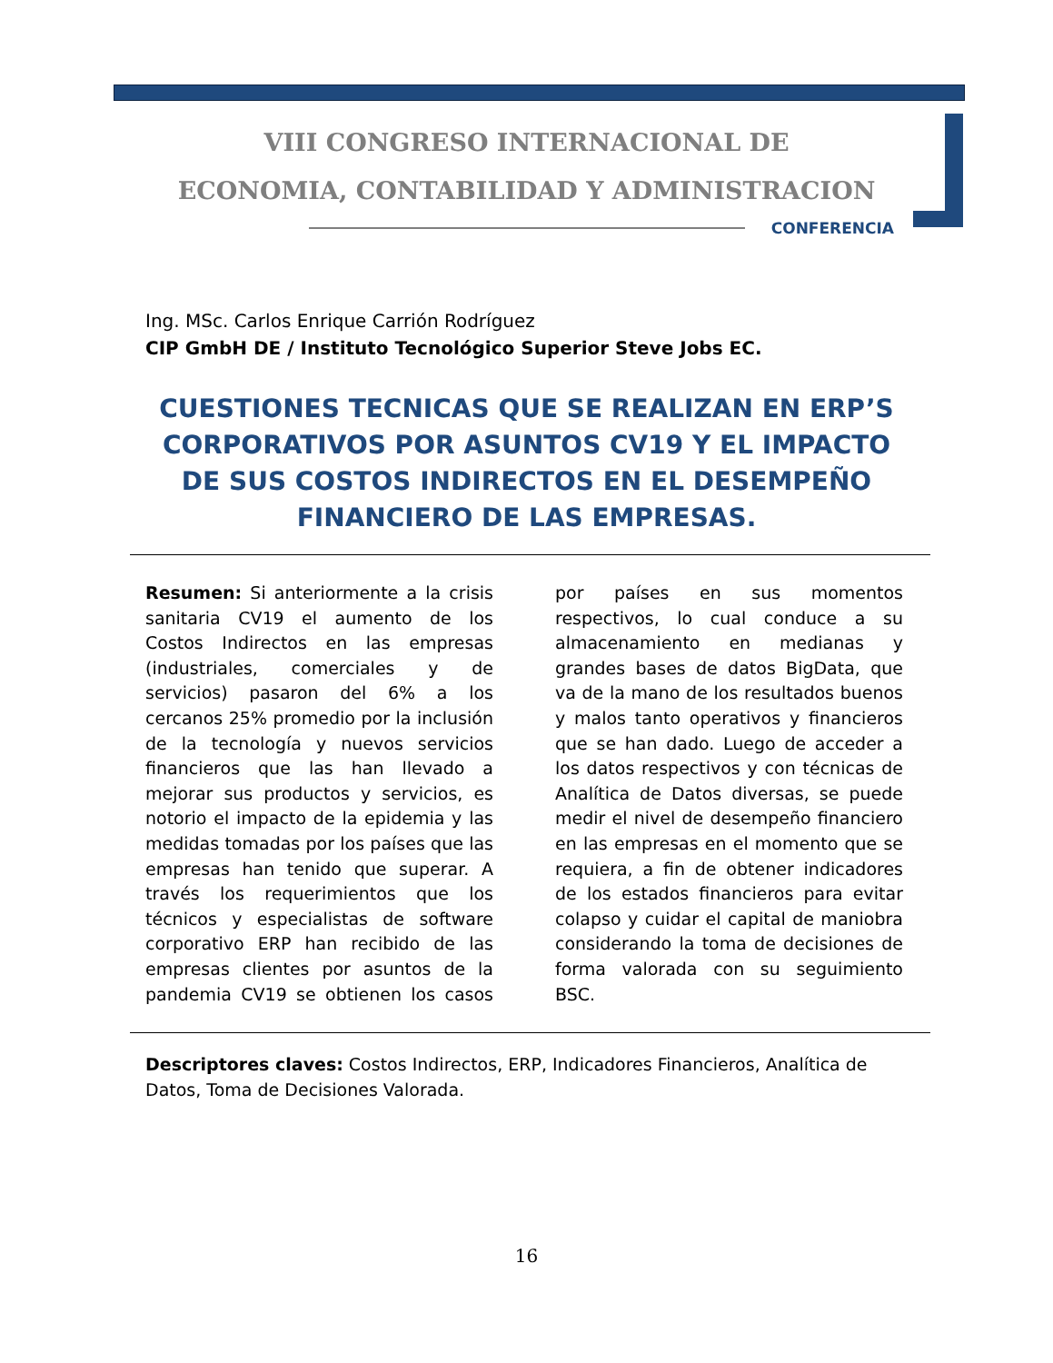VIII CONGRESO INTERNACIONAL DE
ECONOMIA, CONTABILIDAD Y ADMINISTRACION
CONFERENCIA
Ing. MSc. Carlos Enrique Carrión Rodríguez
CIP GmbH DE / Instituto Tecnológico Superior Steve Jobs EC.
CUESTIONES TECNICAS QUE SE REALIZAN EN ERP’S CORPORATIVOS POR ASUNTOS CV19 Y EL IMPACTO DE SUS COSTOS INDIRECTOS EN EL DESEMPEÑO FINANCIERO DE LAS EMPRESAS.
Resumen: Si anteriormente a la crisis sanitaria CV19 el aumento de los Costos Indirectos en las empresas (industriales, comerciales y de servicios) pasaron del 6% a los cercanos 25% promedio por la inclusión de la tecnología y nuevos servicios financieros que las han llevado a mejorar sus productos y servicios, es notorio el impacto de la epidemia y las medidas tomadas por los países que las empresas han tenido que superar. A través los requerimientos que los técnicos y especialistas de software corporativo ERP han recibido de las empresas clientes por asuntos de la pandemia CV19 se obtienen los casos por países en sus momentos respectivos, lo cual conduce a su almacenamiento en medianas y grandes bases de datos BigData, que va de la mano de los resultados buenos y malos tanto operativos y financieros que se han dado. Luego de acceder a los datos respectivos y con técnicas de Analítica de Datos diversas, se puede medir el nivel de desempeño financiero en las empresas en el momento que se requiera, a fin de obtener indicadores de los estados financieros para evitar colapso y cuidar el capital de maniobra considerando la toma de decisiones de forma valorada con su seguimiento BSC.
Descriptores claves: Costos Indirectos, ERP, Indicadores Financieros, Analítica de Datos, Toma de Decisiones Valorada.
16